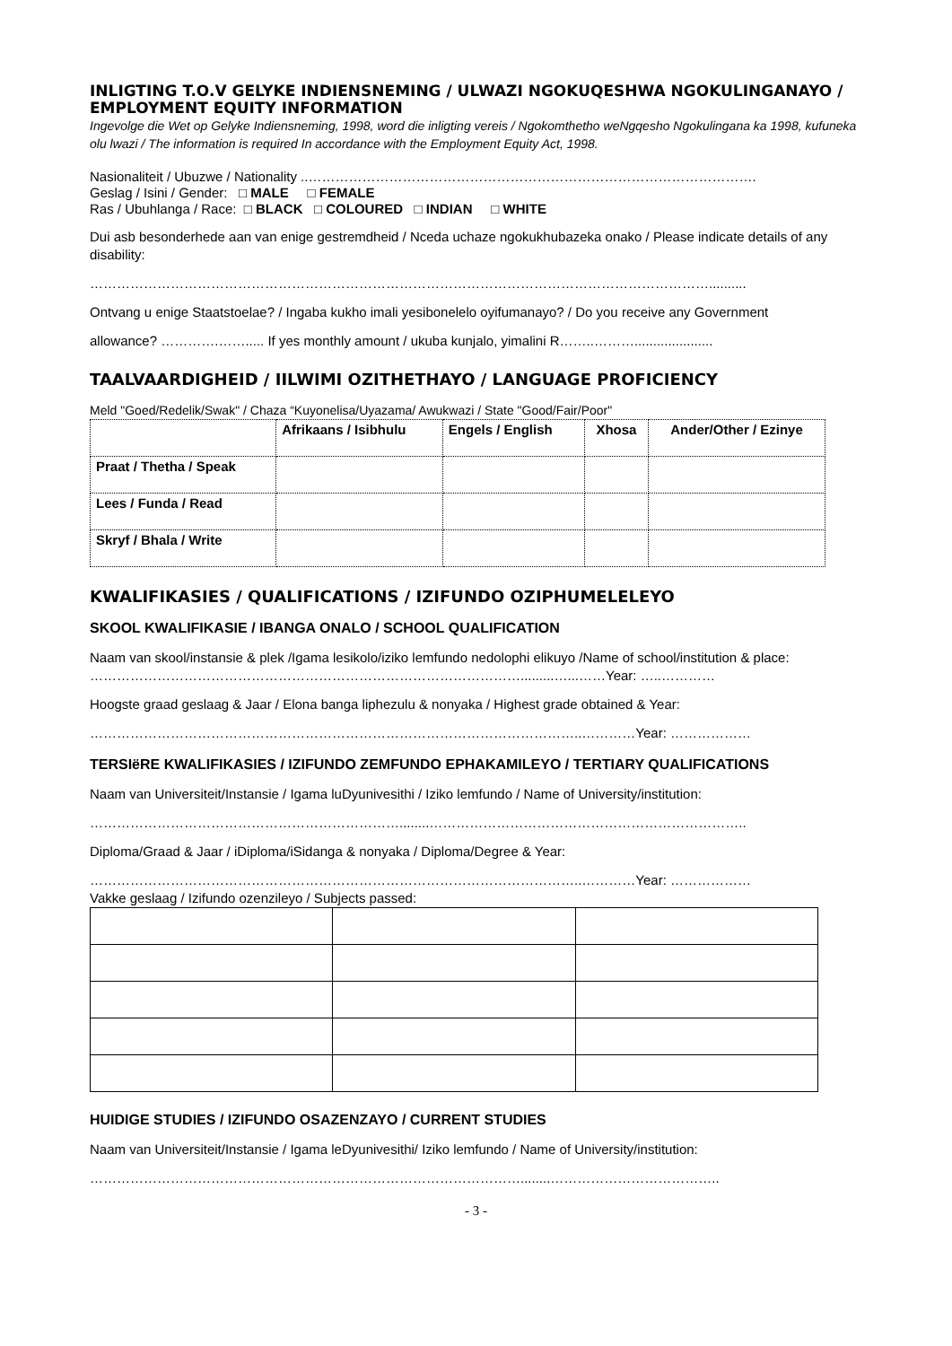INLIGTING T.O.V GELYKE INDIENSNEMING / ULWAZI NGOKUQESHWA NGOKULINGANAYO / EMPLOYMENT EQUITY INFORMATION
Ingevolge die Wet op Gelyke Indiensneming, 1998, word die inligting vereis / Ngokomthetho weNgqesho Ngokulingana ka 1998, kufuneka olu lwazi / The information is required In accordance with the Employment Equity Act, 1998.
Nasionaliteit / Ubuzwe / Nationality ..……………………………………………………………………………………….
Geslag / Isini / Gender: □ MALE □ FEMALE
Ras / Ubuhlanga / Race: □ BLACK □ COLOURED □ INDIAN □ WHITE
Dui asb besonderhede aan van enige gestremdheid / Nceda uchaze ngokukhubazeka onako / Please indicate details of any disability:
…………………………………………………………………………………………………………………………..........
Ontvang u enige Staatstoelae? / Ingaba kukho imali yesibonelelo oyifumanayo? / Do you receive any Government
allowance? ………….……..... If yes monthly amount / ukuba kunjalo, yimalini R……..……….....................
TAALVAARDIGHEID / IILWIMI OZITHETHAYO / LANGUAGE PROFICIENCY
Meld "Goed/Redelik/Swak" / Chaza “Kuyonelisa/Uyazama/ Awukwazi / State "Good/Fair/Poor"
| | Afrikaans / Isibhulu | Engels / English | Xhosa | Ander/Other / Ezinye |
| --- | --- | --- | --- | --- |
| Praat / Thetha / Speak | | | | |
| Lees / Funda / Read | | | | |
| Skryf / Bhala / Write | | | | |
KWALIFIKASIES / QUALIFICATIONS / IZIFUNDO OZIPHUMELELEYO
SKOOL KWALIFIKASIE / IBANGA ONALO / SCHOOL QUALIFICATION
Naam van skool/instansie & plek /Igama lesikolo/iziko lemfundo nedolophi elikuyo /Name of school/institution & place:
…………………………………………………………………………………….........…...……Year: …..…………
Hoogste graad geslaag & Jaar / Elona banga liphezulu & nonyaka / Highest grade obtained & Year:
………………………………………………………………………………………………..…………Year: ………………
TERSIëRE KWALIFIKASIES / IZIFUNDO ZEMFUNDO EPHAKAMILEYO / TERTIARY QUALIFICATIONS
Naam van Universiteit/Instansie / Igama luDyunivesithi / Iziko lemfundo / Name of University/institution:
……………………………………………………………........……………………………………………………………..
Diploma/Graad & Jaar / iDiploma/iSidanga & nonyaka / Diploma/Degree & Year:
………………………………………………………………………………………………..…………Year: ………………
Vakke geslaag / Izifundo ozenzileyo / Subjects passed:
HUIDIGE STUDIES / IZIFUNDO OSAZENZAYO / CURRENT STUDIES
Naam van Universiteit/Instansie / Igama leDyunivesithi/ Iziko lemfundo / Name of University/institution:
……………………………………………………………………………………........………………………………..
- 3 -